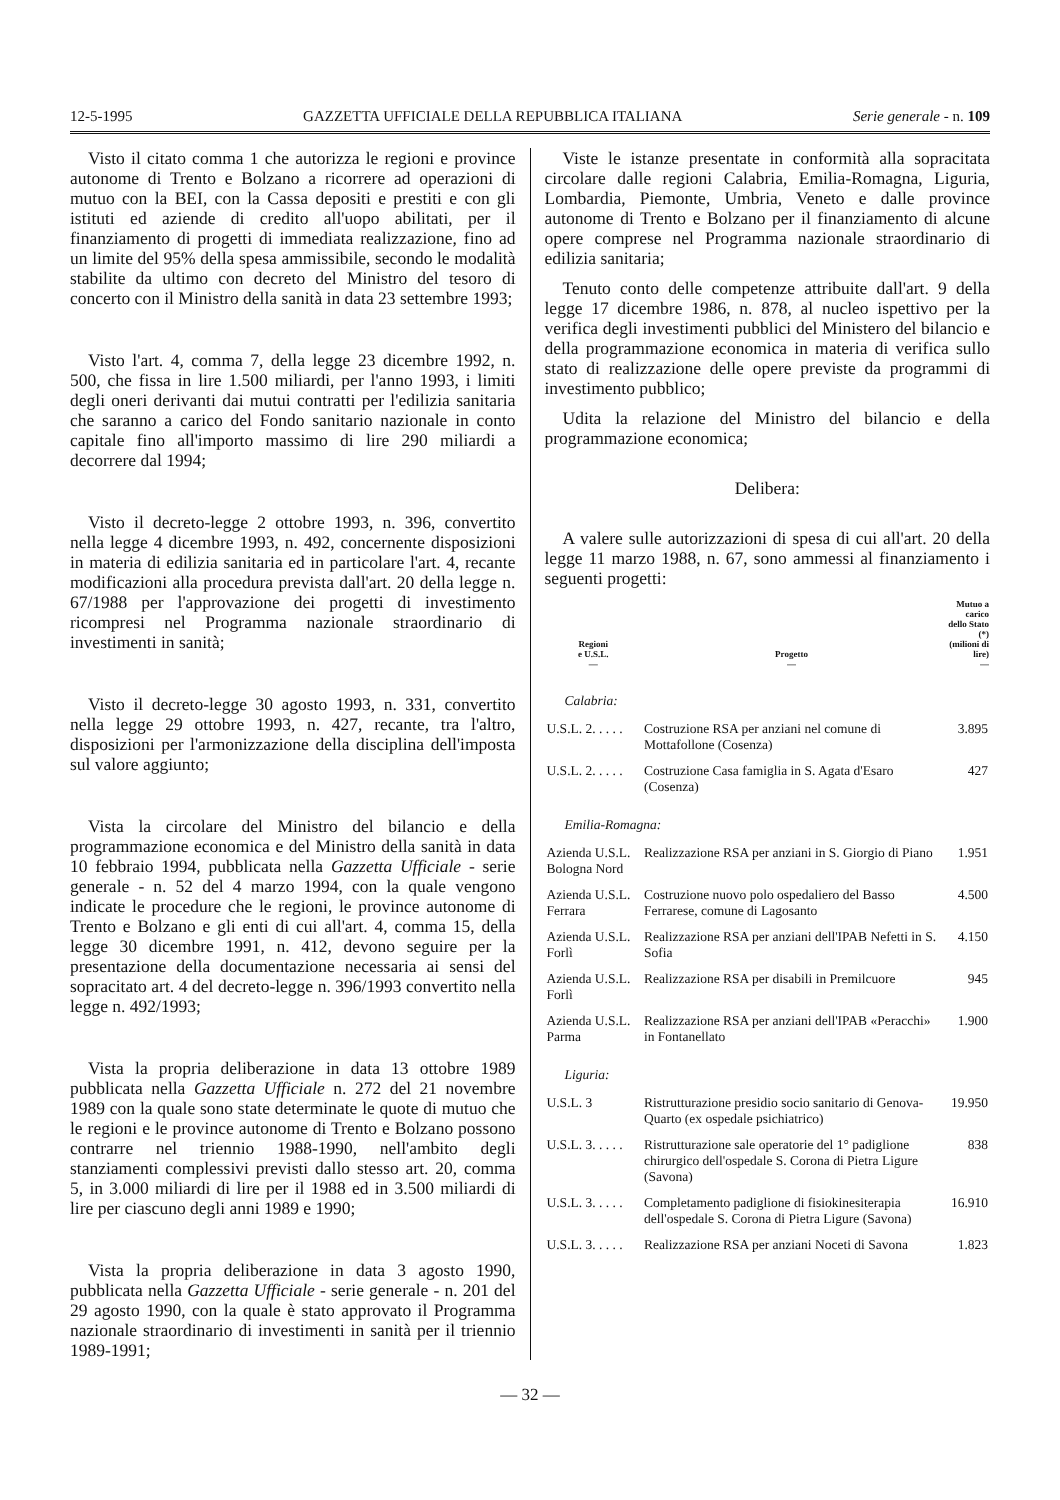12-5-1995 GAZZETTA UFFICIALE DELLA REPUBBLICA ITALIANA Serie generale - n. 109
Visto il citato comma 1 che autorizza le regioni e province autonome di Trento e Bolzano a ricorrere ad operazioni di mutuo con la BEI, con la Cassa depositi e prestiti e con gli istituti ed aziende di credito all'uopo abilitati, per il finanziamento di progetti di immediata realizzazione, fino ad un limite del 95% della spesa ammissibile, secondo le modalità stabilite da ultimo con decreto del Ministro del tesoro di concerto con il Ministro della sanità in data 23 settembre 1993;
Visto l'art. 4, comma 7, della legge 23 dicembre 1992, n. 500, che fissa in lire 1.500 miliardi, per l'anno 1993, i limiti degli oneri derivanti dai mutui contratti per l'edilizia sanitaria che saranno a carico del Fondo sanitario nazionale in conto capitale fino all'importo massimo di lire 290 miliardi a decorrere dal 1994;
Visto il decreto-legge 2 ottobre 1993, n. 396, convertito nella legge 4 dicembre 1993, n. 492, concernente disposizioni in materia di edilizia sanitaria ed in particolare l'art. 4, recante modificazioni alla procedura prevista dall'art. 20 della legge n. 67/1988 per l'approvazione dei progetti di investimento ricompresi nel Programma nazionale straordinario di investimenti in sanità;
Visto il decreto-legge 30 agosto 1993, n. 331, convertito nella legge 29 ottobre 1993, n. 427, recante, tra l'altro, disposizioni per l'armonizzazione della disciplina dell'imposta sul valore aggiunto;
Vista la circolare del Ministro del bilancio e della programmazione economica e del Ministro della sanità in data 10 febbraio 1994, pubblicata nella Gazzetta Ufficiale - serie generale - n. 52 del 4 marzo 1994, con la quale vengono indicate le procedure che le regioni, le province autonome di Trento e Bolzano e gli enti di cui all'art. 4, comma 15, della legge 30 dicembre 1991, n. 412, devono seguire per la presentazione della documentazione necessaria ai sensi del sopracitato art. 4 del decreto-legge n. 396/1993 convertito nella legge n. 492/1993;
Vista la propria deliberazione in data 13 ottobre 1989 pubblicata nella Gazzetta Ufficiale n. 272 del 21 novembre 1989 con la quale sono state determinate le quote di mutuo che le regioni e le province autonome di Trento e Bolzano possono contrarre nel triennio 1988-1990, nell'ambito degli stanziamenti complessivi previsti dallo stesso art. 20, comma 5, in 3.000 miliardi di lire per il 1988 ed in 3.500 miliardi di lire per ciascuno degli anni 1989 e 1990;
Vista la propria deliberazione in data 3 agosto 1990, pubblicata nella Gazzetta Ufficiale - serie generale - n. 201 del 29 agosto 1990, con la quale è stato approvato il Programma nazionale straordinario di investimenti in sanità per il triennio 1989-1991;
Viste le istanze presentate in conformità alla sopracitata circolare dalle regioni Calabria, Emilia-Romagna, Liguria, Lombardia, Piemonte, Umbria, Veneto e dalle province autonome di Trento e Bolzano per il finanziamento di alcune opere comprese nel Programma nazionale straordinario di edilizia sanitaria;
Tenuto conto delle competenze attribuite dall'art. 9 della legge 17 dicembre 1986, n. 878, al nucleo ispettivo per la verifica degli investimenti pubblici del Ministero del bilancio e della programmazione economica in materia di verifica sullo stato di realizzazione delle opere previste da programmi di investimento pubblico;
Udita la relazione del Ministro del bilancio e della programmazione economica;
Delibera:
A valere sulle autorizzazioni di spesa di cui all'art. 20 della legge 11 marzo 1988, n. 67, sono ammessi al finanziamento i seguenti progetti:
| Regioni e U.S.L. — | Progetto — | Mutuo a carico dello Stato (*) (milioni di lire) — |
| --- | --- | --- |
| Calabria: | | |
| U.S.L. 2. . . . . | Costruzione RSA per anziani nel comune di Mottafollone (Cosenza) | 3.895 |
| U.S.L. 2. . . . . | Costruzione Casa famiglia in S. Agata d'Esaro (Cosenza) | 427 |
| Emilia-Romagna: | | |
| Azienda U.S.L. Bologna Nord | Realizzazione RSA per anziani in S. Giorgio di Piano | 1.951 |
| Azienda U.S.L. Ferrara | Costruzione nuovo polo ospedaliero del Basso Ferrarese, comune di Lagosanto | 4.500 |
| Azienda U.S.L. Forlì | Realizzazione RSA per anziani dell'IPAB Nefetti in S. Sofia | 4.150 |
| Azienda U.S.L. Forlì | Realizzazione RSA per disabili in Premilcuore | 945 |
| Azienda U.S.L. Parma | Realizzazione RSA per anziani dell'IPAB «Peracchi» in Fontanellato | 1.900 |
| Liguria: | | |
| U.S.L. 3 | Ristrutturazione presidio socio sanitario di Genova-Quarto (ex ospedale psichiatrico) | 19.950 |
| U.S.L. 3. . . . . | Ristrutturazione sale operatorie del 1° padiglione chirurgico dell'ospedale S. Corona di Pietra Ligure (Savona) | 838 |
| U.S.L. 3. . . . . | Completamento padiglione di fisiokinesiterapia dell'ospedale S. Corona di Pietra Ligure (Savona) | 16.910 |
| U.S.L. 3. . . . . | Realizzazione RSA per anziani Noceti di Savona | 1.823 |
— 32 —